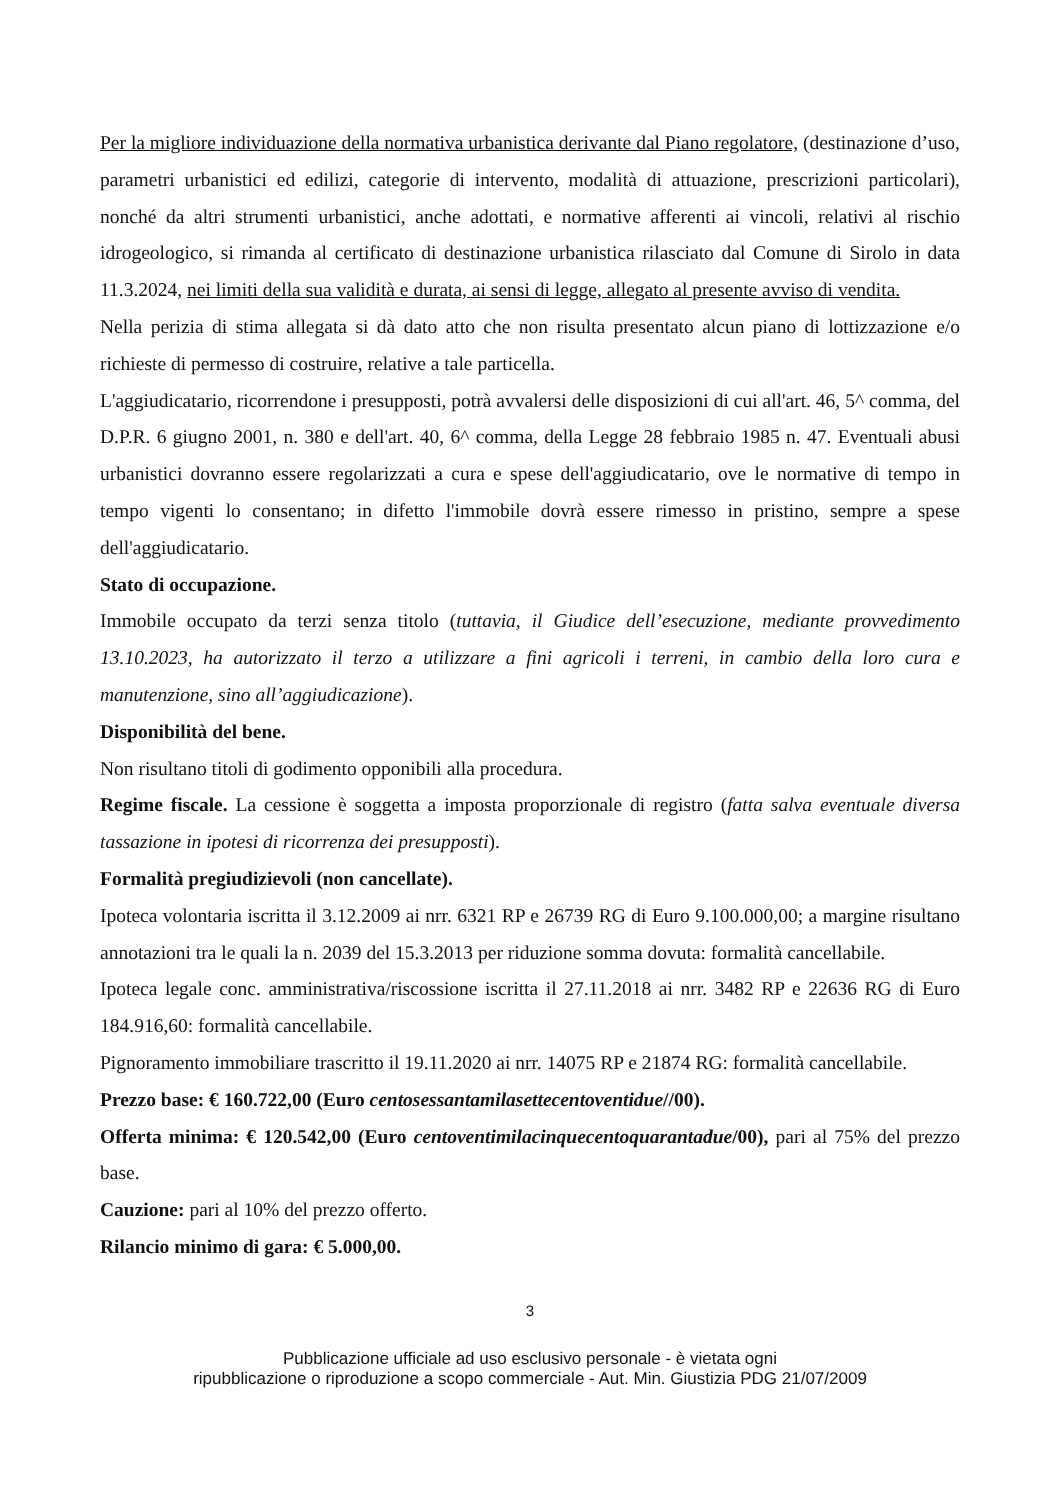Per la migliore individuazione della normativa urbanistica derivante dal Piano regolatore, (destinazione d’uso, parametri urbanistici ed edilizi, categorie di intervento, modalità di attuazione, prescrizioni particolari), nonché da altri strumenti urbanistici, anche adottati, e normative afferenti ai vincoli, relativi al rischio idrogeologico, si rimanda al certificato di destinazione urbanistica rilasciato dal Comune di Sirolo in data 11.3.2024, nei limiti della sua validità e durata, ai sensi di legge, allegato al presente avviso di vendita.
Nella perizia di stima allegata si dà dato atto che non risulta presentato alcun piano di lottizzazione e/o richieste di permesso di costruire, relative a tale particella.
L'aggiudicatario, ricorrendone i presupposti, potrà avvalersi delle disposizioni di cui all'art. 46, 5^ comma, del D.P.R. 6 giugno 2001, n. 380 e dell'art. 40, 6^ comma, della Legge 28 febbraio 1985 n. 47. Eventuali abusi urbanistici dovranno essere regolarizzati a cura e spese dell'aggiudicatario, ove le normative di tempo in tempo vigenti lo consentano; in difetto l'immobile dovrà essere rimesso in pristino, sempre a spese dell'aggiudicatario.
Stato di occupazione.
Immobile occupato da terzi senza titolo (tuttavia, il Giudice dell’esecuzione, mediante provvedimento 13.10.2023, ha autorizzato il terzo a utilizzare a fini agricoli i terreni, in cambio della loro cura e manutenzione, sino all’aggiudicazione).
Disponibilità del bene.
Non risultano titoli di godimento opponibili alla procedura.
Regime fiscale. La cessione è soggetta a imposta proporzionale di registro (fatta salva eventuale diversa tassazione in ipotesi di ricorrenza dei presupposti).
Formalità pregiudizievoli (non cancellate).
Ipoteca volontaria iscritta il 3.12.2009 ai nrr. 6321 RP e 26739 RG di Euro 9.100.000,00; a margine risultano annotazioni tra le quali la n. 2039 del 15.3.2013 per riduzione somma dovuta: formalità cancellabile.
Ipoteca legale conc. amministrativa/riscossione iscritta il 27.11.2018 ai nrr. 3482 RP e 22636 RG di Euro 184.916,60: formalità cancellabile.
Pignoramento immobiliare trascritto il 19.11.2020 ai nrr. 14075 RP e 21874 RG: formalità cancellabile.
Prezzo base: € 160.722,00 (Euro centosessantamilasettecentoventidue//00).
Offerta minima: € 120.542,00 (Euro centoventimilacinquecentoquarantadue/00), pari al 75% del prezzo base.
Cauzione: pari al 10% del prezzo offerto.
Rilancio minimo di gara: € 5.000,00.
3
Pubblicazione ufficiale ad uso esclusivo personale - è vietata ogni
ripubblicazione o riproduzione a scopo commerciale - Aut. Min. Giustizia PDG 21/07/2009